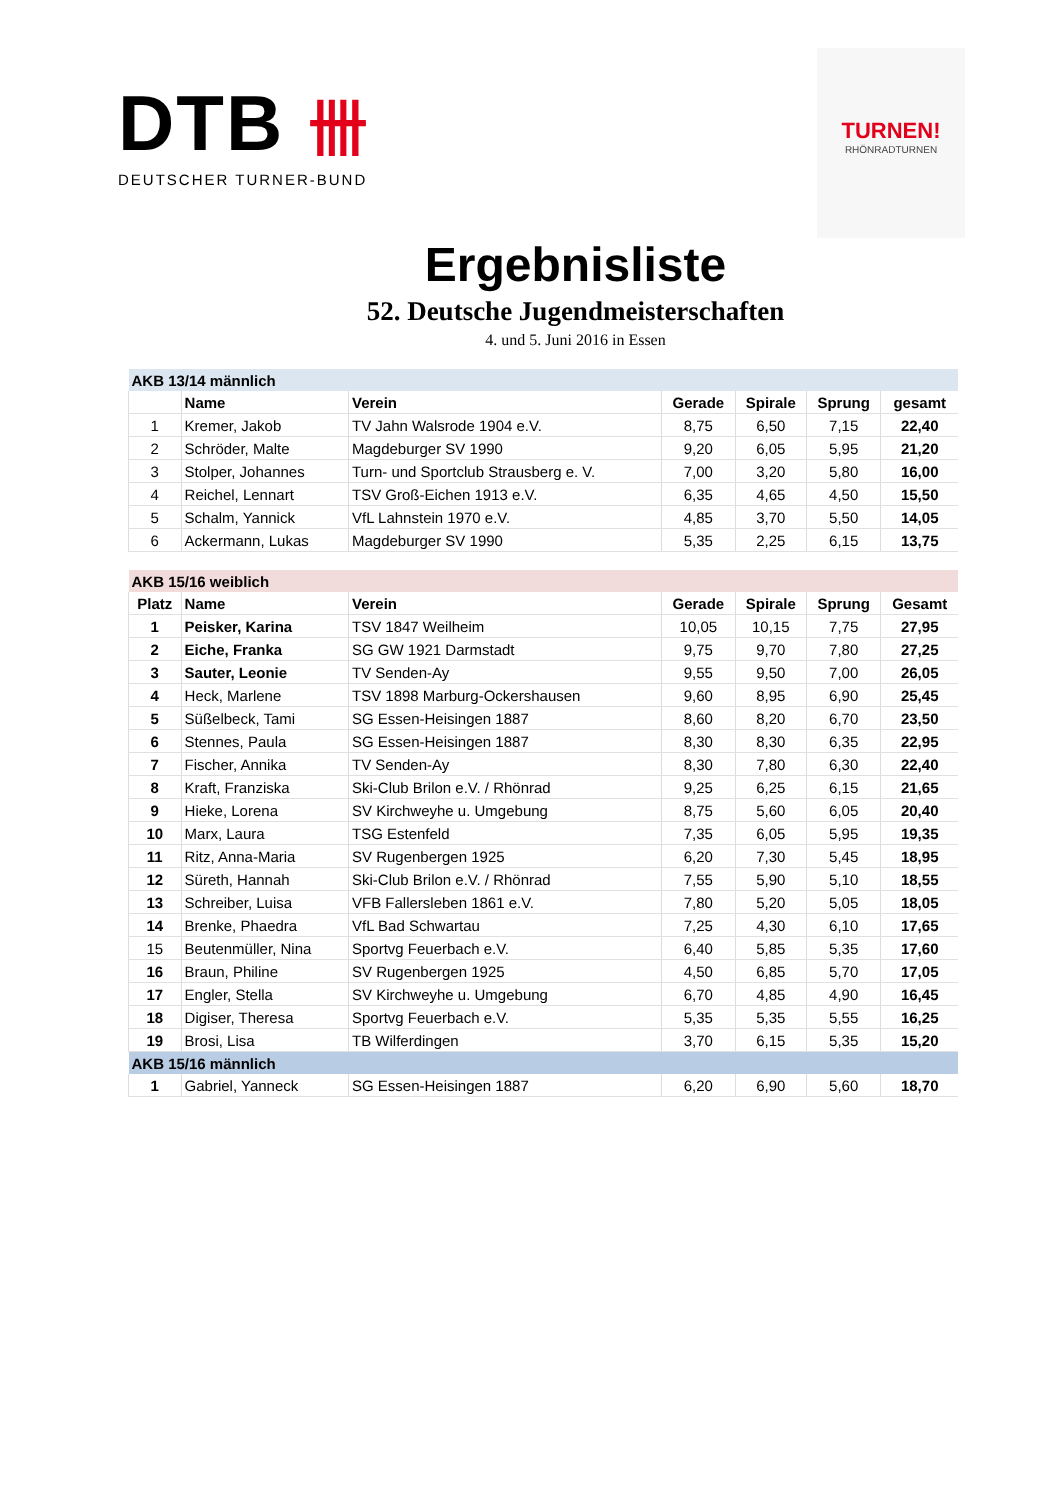DTB 卌
DEUTSCHER TURNER-BUND
TURNEN!
RHÖNRADTURNEN
Ergebnisliste
52. Deutsche Jugendmeisterschaften
4. und 5. Juni 2016 in Essen
| AKB 13/14 männlich | | | | | | |
| | Name | Verein | Gerade | Spirale | Sprung | gesamt |
| 1 | Kremer, Jakob | TV Jahn Walsrode 1904 e.V. | 8,75 | 6,50 | 7,15 | 22,40 |
| 2 | Schröder, Malte | Magdeburger SV 1990 | 9,20 | 6,05 | 5,95 | 21,20 |
| 3 | Stolper, Johannes | Turn- und Sportclub Strausberg e. V. | 7,00 | 3,20 | 5,80 | 16,00 |
| 4 | Reichel, Lennart | TSV Groß-Eichen 1913 e.V. | 6,35 | 4,65 | 4,50 | 15,50 |
| 5 | Schalm, Yannick | VfL Lahnstein 1970 e.V. | 4,85 | 3,70 | 5,50 | 14,05 |
| 6 | Ackermann, Lukas | Magdeburger SV 1990 | 5,35 | 2,25 | 6,15 | 13,75 |
| AKB 15/16 weiblich | | | | | | |
| Platz | Name | Verein | Gerade | Spirale | Sprung | Gesamt |
| 1 | Peisker, Karina | TSV 1847 Weilheim | 10,05 | 10,15 | 7,75 | 27,95 |
| 2 | Eiche, Franka | SG GW 1921 Darmstadt | 9,75 | 9,70 | 7,80 | 27,25 |
| 3 | Sauter, Leonie | TV Senden-Ay | 9,55 | 9,50 | 7,00 | 26,05 |
| 4 | Heck, Marlene | TSV 1898 Marburg-Ockershausen | 9,60 | 8,95 | 6,90 | 25,45 |
| 5 | Süßelbeck, Tami | SG Essen-Heisingen 1887 | 8,60 | 8,20 | 6,70 | 23,50 |
| 6 | Stennes, Paula | SG Essen-Heisingen 1887 | 8,30 | 8,30 | 6,35 | 22,95 |
| 7 | Fischer, Annika | TV Senden-Ay | 8,30 | 7,80 | 6,30 | 22,40 |
| 8 | Kraft, Franziska | Ski-Club Brilon e.V. / Rhönrad | 9,25 | 6,25 | 6,15 | 21,65 |
| 9 | Hieke, Lorena | SV Kirchweyhe u. Umgebung | 8,75 | 5,60 | 6,05 | 20,40 |
| 10 | Marx, Laura | TSG Estenfeld | 7,35 | 6,05 | 5,95 | 19,35 |
| 11 | Ritz, Anna-Maria | SV Rugenbergen 1925 | 6,20 | 7,30 | 5,45 | 18,95 |
| 12 | Süreth, Hannah | Ski-Club Brilon e.V. / Rhönrad | 7,55 | 5,90 | 5,10 | 18,55 |
| 13 | Schreiber, Luisa | VFB Fallersleben 1861 e.V. | 7,80 | 5,20 | 5,05 | 18,05 |
| 14 | Brenke, Phaedra | VfL Bad Schwartau | 7,25 | 4,30 | 6,10 | 17,65 |
| 15 | Beutenmüller, Nina | Sportvg Feuerbach e.V. | 6,40 | 5,85 | 5,35 | 17,60 |
| 16 | Braun, Philine | SV Rugenbergen 1925 | 4,50 | 6,85 | 5,70 | 17,05 |
| 17 | Engler, Stella | SV Kirchweyhe u. Umgebung | 6,70 | 4,85 | 4,90 | 16,45 |
| 18 | Digiser, Theresa | Sportvg Feuerbach e.V. | 5,35 | 5,35 | 5,55 | 16,25 |
| 19 | Brosi, Lisa | TB Wilferdingen | 3,70 | 6,15 | 5,35 | 15,20 |
| AKB 15/16 männlich | | | | | | |
| 1 | Gabriel, Yanneck | SG Essen-Heisingen 1887 | 6,20 | 6,90 | 5,60 | 18,70 |